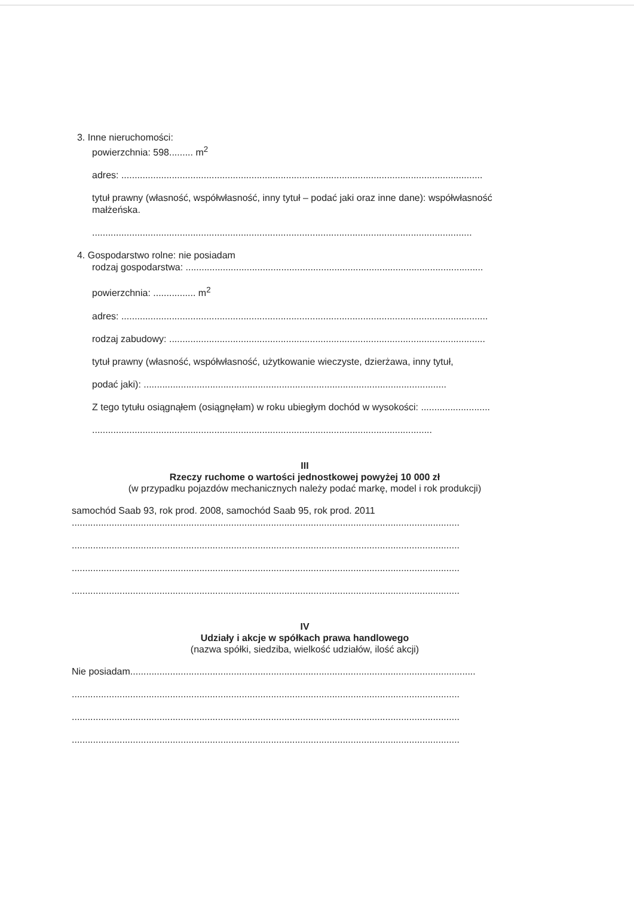3. Inne nieruchomości:
powierzchnia: 598......... m<sup>2</sup>
adres: ........................................................................................................................................
tytuł prawny (własność, współwłasność, inny tytuł – podać jaki oraz inne dane): współwłasność małżeńska.
...............................................................................................................................................
4. Gospodarstwo rolne: nie posiadam
rodzaj gospodarstwa: ................................................................................................................
powierzchnia: ................ m<sup>2</sup>
adres: ..........................................................................................................................................
rodzaj zabudowy: .......................................................................................................................
tytuł prawny (własność, współwłasność, użytkowanie wieczyste, dzierżawa, inny tytuł,
podać jaki): ..................................................................................................................
Z tego tytułu osiągnąłem (osiągnęłam) w roku ubiegłym dochód w wysokości: ..........................
................................................................................................................................
III
Rzeczy ruchome o wartości jednostkowej powyżej 10 000 zł
(w przypadku pojazdów mechanicznych należy podać markę, model i rok produkcji)
samochód Saab 93, rok prod. 2008, samochód Saab 95, rok prod. 2011
..................................................................................................................................................
..................................................................................................................................................
..................................................................................................................................................
..................................................................................................................................................
IV
Udziały i akcje w spółkach prawa handlowego
(nazwa spółki, siedziba, wielkość udziałów, ilość akcji)
Nie posiadam..................................................................................................................................
..................................................................................................................................................
..................................................................................................................................................
..................................................................................................................................................